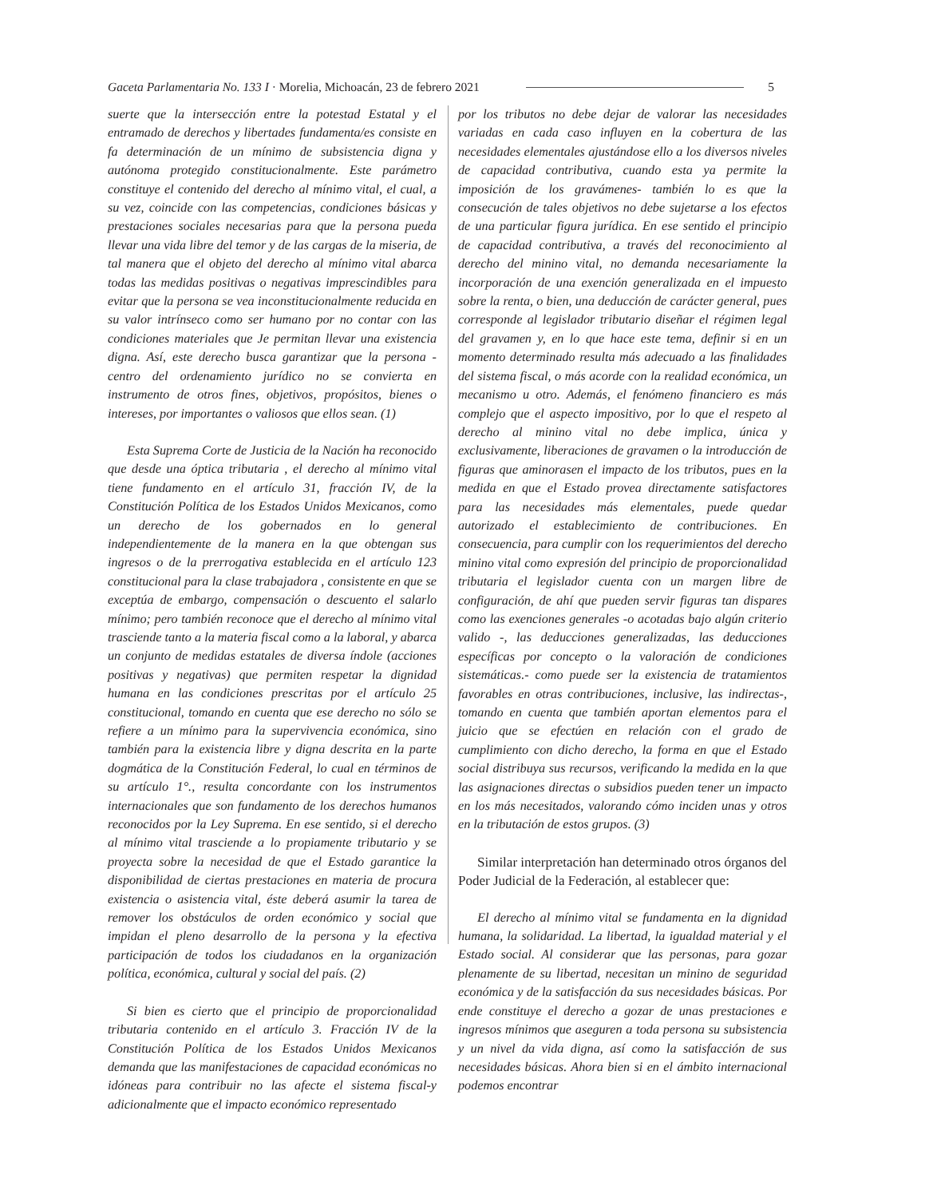Gaceta Parlamentaria No. 133 I · Morelia, Michoacán, 23 de febrero 2021 5
suerte que la intersección entre la potestad Estatal y el entramado de derechos y libertades fundamenta/es consiste en fa determinación de un mínimo de subsistencia digna y autónoma protegido constitucionalmente. Este parámetro constituye el contenido del derecho al mínimo vital, el cual, a su vez, coincide con las competencias, condiciones básicas y prestaciones sociales necesarias para que la persona pueda llevar una vida libre del temor y de las cargas de la miseria, de tal manera que el objeto del derecho al mínimo vital abarca todas las medidas positivas o negativas imprescindibles para evitar que la persona se vea inconstitucionalmente reducida en su valor intrínseco como ser humano por no contar con las condiciones materiales que Je permitan llevar una existencia digna. Así, este derecho busca garantizar que la persona -centro del ordenamiento jurídico no se convierta en instrumento de otros fines, objetivos, propósitos, bienes o intereses, por importantes o valiosos que ellos sean. (1)
Esta Suprema Corte de Justicia de la Nación ha reconocido que desde una óptica tributaria , el derecho al mínimo vital tiene fundamento en el artículo 31, fracción IV, de la Constitución Política de los Estados Unidos Mexicanos, como un derecho de los gobernados en lo general independientemente de la manera en la que obtengan sus ingresos o de la prerrogativa establecida en el artículo 123 constitucional para la clase trabajadora , consistente en que se exceptúa de embargo, compensación o descuento el salarlo mínimo; pero también reconoce que el derecho al mínimo vital trasciende tanto a la materia fiscal como a la laboral, y abarca un conjunto de medidas estatales de diversa índole (acciones positivas y negativas) que permiten respetar la dignidad humana en las condiciones prescritas por el artículo 25 constitucional, tomando en cuenta que ese derecho no sólo se refiere a un mínimo para la supervivencia económica, sino también para la existencia libre y digna descrita en la parte dogmática de la Constitución Federal, lo cual en términos de su artículo 1°., resulta concordante con los instrumentos internacionales que son fundamento de los derechos humanos reconocidos por la Ley Suprema. En ese sentido, si el derecho al mínimo vital trasciende a lo propiamente tributario y se proyecta sobre la necesidad de que el Estado garantice la disponibilidad de ciertas prestaciones en materia de procura existencia o asistencia vital, éste deberá asumir la tarea de remover los obstáculos de orden económico y social que impidan el pleno desarrollo de la persona y la efectiva participación de todos los ciudadanos en la organización política, económica, cultural y social del país. (2)
Si bien es cierto que el principio de proporcionalidad tributaria contenido en el artículo 3. Fracción IV de la Constitución Política de los Estados Unidos Mexicanos demanda que las manifestaciones de capacidad económicas no idóneas para contribuir no las afecte el sistema fiscal-y adicionalmente que el impacto económico representado
por los tributos no debe dejar de valorar las necesidades variadas en cada caso influyen en la cobertura de las necesidades elementales ajustándose ello a los diversos niveles de capacidad contributiva, cuando esta ya permite la imposición de los gravámenes- también lo es que la consecución de tales objetivos no debe sujetarse a los efectos de una particular figura jurídica. En ese sentido el principio de capacidad contributiva, a través del reconocimiento al derecho del minino vital, no demanda necesariamente la incorporación de una exención generalizada en el impuesto sobre la renta, o bien, una deducción de carácter general, pues corresponde al legislador tributario diseñar el régimen legal del gravamen y, en lo que hace este tema, definir si en un momento determinado resulta más adecuado a las finalidades del sistema fiscal, o más acorde con la realidad económica, un mecanismo u otro. Además, el fenómeno financiero es más complejo que el aspecto impositivo, por lo que el respeto al derecho al minino vital no debe implica, única y exclusivamente, liberaciones de gravamen o la introducción de figuras que aminorasen el impacto de los tributos, pues en la medida en que el Estado provea directamente satisfactores para las necesidades más elementales, puede quedar autorizado el establecimiento de contribuciones. En consecuencia, para cumplir con los requerimientos del derecho minino vital como expresión del principio de proporcionalidad tributaria el legislador cuenta con un margen libre de configuración, de ahí que pueden servir figuras tan dispares como las exenciones generales -o acotadas bajo algún criterio valido -, las deducciones generalizadas, las deducciones específicas por concepto o la valoración de condiciones sistemáticas.- como puede ser la existencia de tratamientos favorables en otras contribuciones, inclusive, las indirectas-, tomando en cuenta que también aportan elementos para el juicio que se efectúen en relación con el grado de cumplimiento con dicho derecho, la forma en que el Estado social distribuya sus recursos, verificando la medida en la que las asignaciones directas o subsidios pueden tener un impacto en los más necesitados, valorando cómo inciden unas y otros en la tributación de estos grupos. (3)
Similar interpretación han determinado otros órganos del Poder Judicial de la Federación, al establecer que:
El derecho al mínimo vital se fundamenta en la dignidad humana, la solidaridad. La libertad, la igualdad material y el Estado social. Al considerar que las personas, para gozar plenamente de su libertad, necesitan un minino de seguridad económica y de la satisfacción da sus necesidades básicas. Por ende constituye el derecho a gozar de unas prestaciones e ingresos mínimos que aseguren a toda persona su subsistencia y un nivel da vida digna, así como la satisfacción de sus necesidades básicas. Ahora bien si en el ámbito internacional podemos encontrar